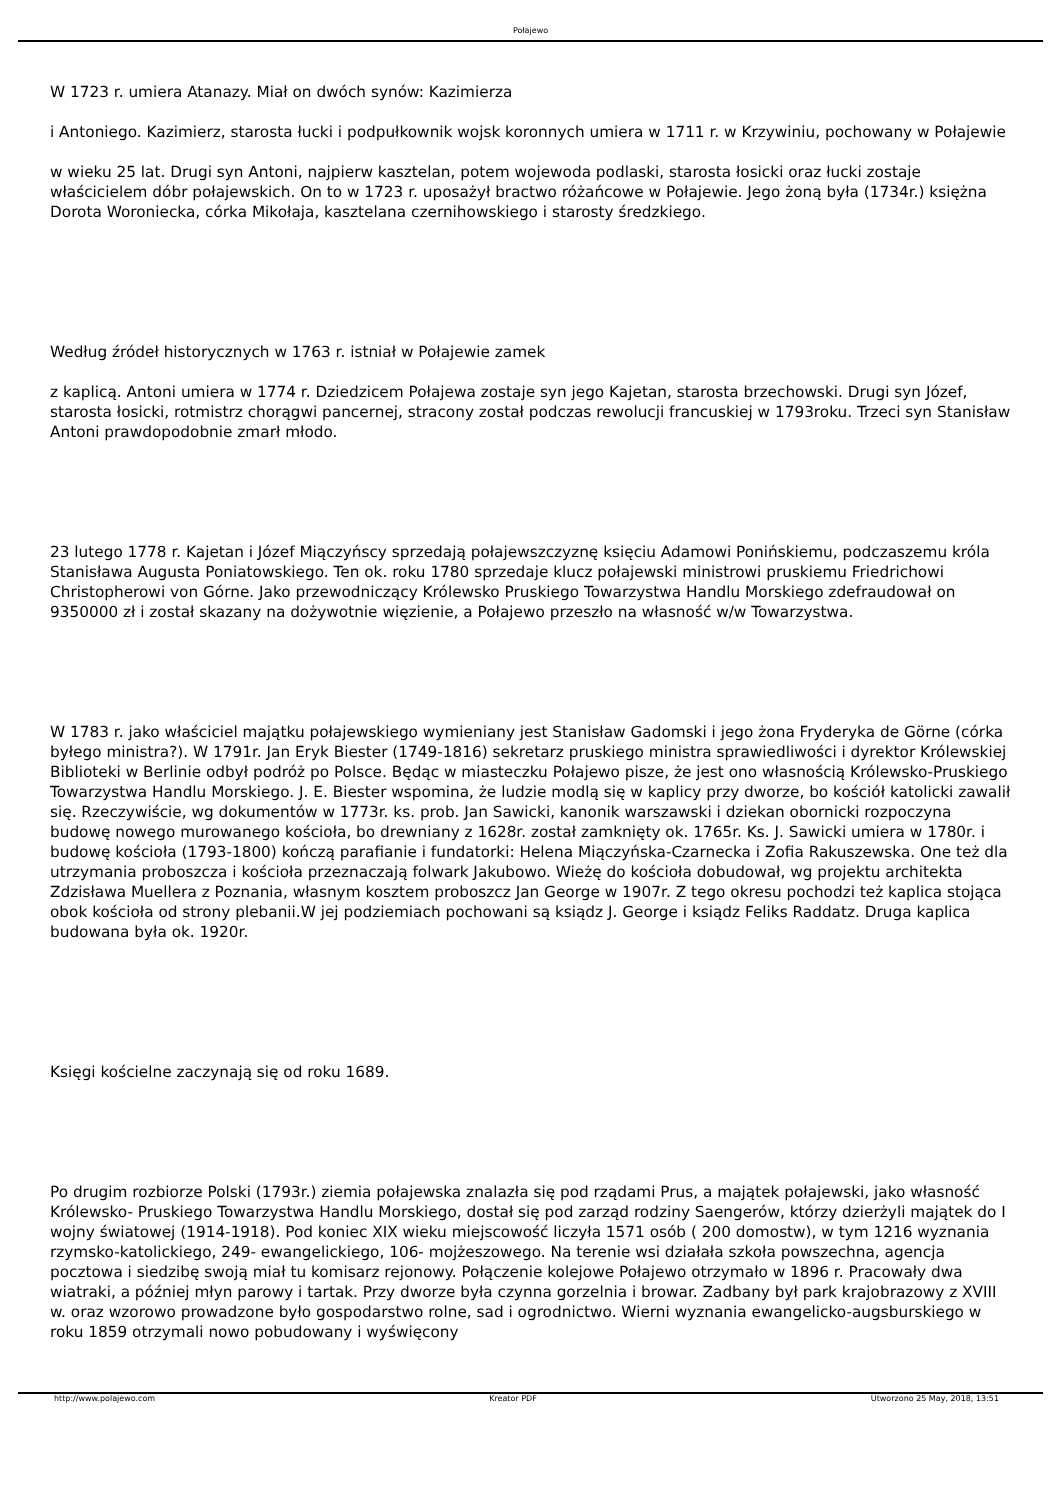Połajewo
W 1723 r. umiera Atanazy. Miał on dwóch synów: Kazimierza
i Antoniego. Kazimierz, starosta łucki i podpułkownik wojsk koronnych umiera w 1711 r. w Krzywiniu, pochowany w Połajewie
w wieku 25 lat. Drugi syn Antoni, najpierw kasztelan, potem wojewoda podlaski, starosta łosicki oraz łucki zostaje właścicielem dóbr połajewskich. On to w 1723 r. uposażył bractwo różańcowe w Połajewie. Jego żoną była (1734r.) księżna Dorota Woroniecka, córka Mikołaja, kasztelana czernihowskiego i starosty średzkiego.
Według źródeł historycznych w 1763 r. istniał w Połajewie zamek
z kaplicą. Antoni umiera w 1774 r. Dziedzicem Połajewa zostaje syn jego Kajetan, starosta brzechowski. Drugi syn Józef, starosta łosicki, rotmistrz chorągwi pancernej, stracony został podczas rewolucji francuskiej w 1793roku. Trzeci syn Stanisław Antoni prawdopodobnie zmarł młodo.
23 lutego 1778 r. Kajetan i Józef Miączyńscy sprzedają połajewszczyznę księciu Adamowi Ponińskiemu, podczaszemu króla Stanisława Augusta Poniatowskiego. Ten ok. roku 1780 sprzedaje klucz połajewski ministrowi pruskiemu Friedrichowi Christopherowi von Górne. Jako przewodniczący Królewsko Pruskiego Towarzystwa Handlu Morskiego zdefraudował on 9350000 zł i został skazany na dożywotnie więzienie, a Połajewo przeszło na własność w/w Towarzystwa.
W 1783 r. jako właściciel majątku połajewskiego wymieniany jest Stanisław Gadomski i jego żona Fryderyka de Görne (córka byłego ministra?). W 1791r. Jan Eryk Biester (1749-1816) sekretarz pruskiego ministra sprawiedliwości i dyrektor Królewskiej Biblioteki w Berlinie odbył podróż po Polsce. Będąc w miasteczku Połajewo pisze, że jest ono własnością Królewsko-Pruskiego Towarzystwa Handlu Morskiego. J. E. Biester wspomina, że ludzie modlą się w kaplicy przy dworze, bo kościół katolicki zawalił się. Rzeczywiście, wg dokumentów w 1773r. ks. prob. Jan Sawicki, kanonik warszawski i dziekan obornicki rozpoczyna budowę nowego murowanego kościoła, bo drewniany z 1628r. został zamknięty ok. 1765r. Ks. J. Sawicki umiera w 1780r. i budowę kościoła (1793-1800) kończą parafianie i fundatorki: Helena Miączyńska-Czarnecka i Zofia Rakuszewska. One też dla utrzymania proboszcza i kościoła przeznaczają folwark Jakubowo. Wieżę do kościoła dobudował, wg projektu architekta Zdzisława Muellera z Poznania, własnym kosztem proboszcz Jan George w 1907r. Z tego okresu pochodzi też kaplica stojąca obok kościoła od strony plebanii.W jej podziemiach pochowani są ksiądz J. George i ksiądz Feliks Raddatz. Druga kaplica budowana była ok. 1920r.
Księgi kościelne zaczynają się od roku 1689.
Po drugim rozbiorze Polski (1793r.) ziemia połajewska znalazła się pod rządami Prus, a majątek połajewski, jako własność Królewsko- Pruskiego Towarzystwa Handlu Morskiego, dostał się pod zarząd rodziny Saengerów, którzy dzierżyli majątek do I wojny światowej (1914-1918). Pod koniec XIX wieku miejscowość liczyła 1571 osób ( 200 domostw), w tym 1216 wyznania rzymsko-katolickiego, 249- ewangelickiego, 106- mojżeszowego. Na terenie wsi działała szkoła powszechna, agencja pocztowa i siedzibę swoją miał tu komisarz rejonowy. Połączenie kolejowe Połajewo otrzymało w 1896 r. Pracowały dwa wiatraki, a później młyn parowy i tartak. Przy dworze była czynna gorzelnia i browar. Zadbany był park krajobrazowy z XVIII w. oraz wzorowo prowadzone było gospodarstwo rolne, sad i ogrodnictwo. Wierni wyznania ewangelicko-augsburskiego w roku 1859 otrzymali nowo pobudowany i wyświęcony
http://www.polajewo.com Kreator PDF Utworzono 25 May, 2018, 13:51